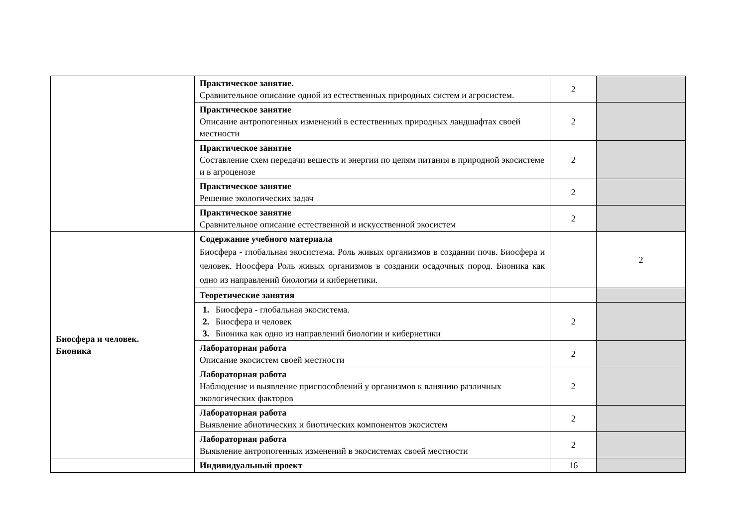| | Практическое занятие. Сравнительное описание одной из естественных природных систем и агросистем. | 2 | |
| | Практическое занятие Описание антропогенных изменений в естественных природных ландшафтах своей местности | 2 | |
| | Практическое занятие Составление схем передачи веществ и энергии по цепям питания в природной экосистеме и в агроценозе | 2 | |
| | Практическое занятие Решение экологических задач | 2 | |
| | Практическое занятие Сравнительное описание естественной и искусственной экосистем | 2 | |
| Биосфера и человек. Бионика | Содержание учебного материала Биосфера - глобальная экосистема. Роль живых организмов в создании почв. Биосфера и человек. Ноосфера Роль живых организмов в создании осадочных пород. Бионика как одно из направлений биологии и кибернетики. | | 2 |
| | Теоретические занятия | | |
| | 1. Биосфера - глобальная экосистема. 2. Биосфера и человек 3. Бионика как одно из направлений биологии и кибернетики | 2 | |
| | Лабораторная работа Описание экосистем своей местности | 2 | |
| | Лабораторная работа Наблюдение и выявление приспособлений у организмов к влиянию различных экологических факторов | 2 | |
| | Лабораторная работа Выявление абиотических и биотических компонентов экосистем | 2 | |
| | Лабораторная работа Выявление антропогенных изменений в экосистемах своей местности | 2 | |
| | Индивидуальный проект | 16 | |